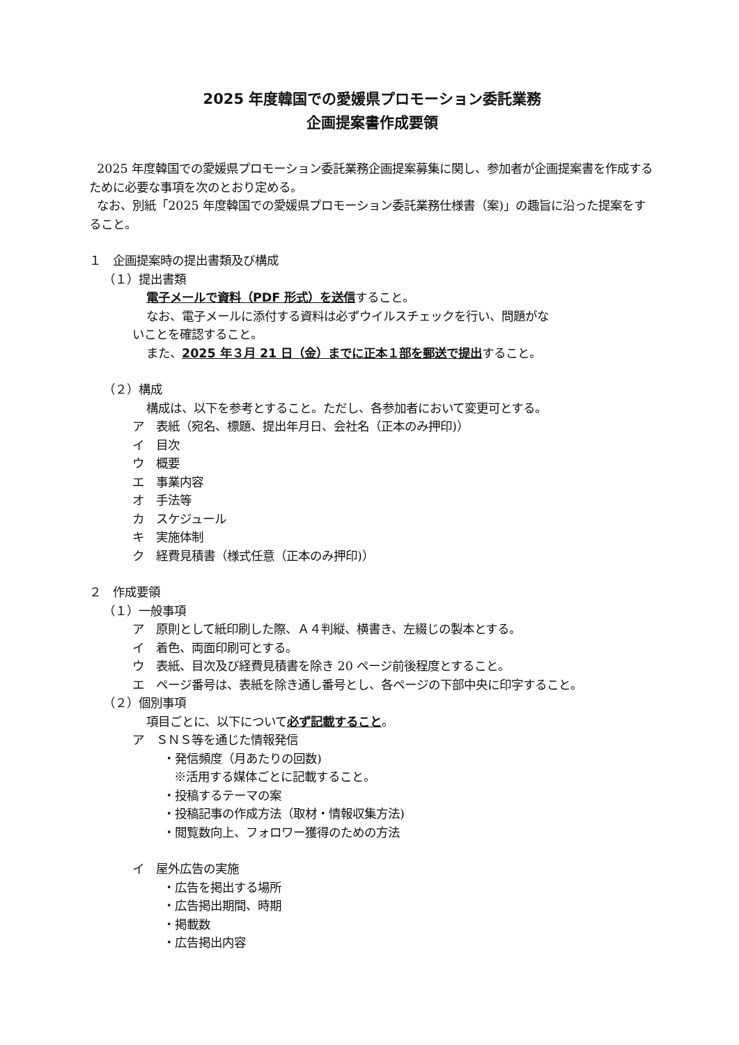2025 年度韓国での愛媛県プロモーション委託業務
企画提案書作成要領
2025 年度韓国での愛媛県プロモーション委託業務企画提案募集に関し、参加者が企画提案書を作成するために必要な事項を次のとおり定める。
なお、別紙「2025 年度韓国での愛媛県プロモーション委託業務仕様書（案)」の趣旨に沿った提案をすること。
１　企画提案時の提出書類及び構成
（１）提出書類
電子メールで資料（PDF 形式）を送信すること。
なお、電子メールに添付する資料は必ずウイルスチェックを行い、問題がな
いことを確認すること。
また、2025 年３月 21 日（金）までに正本１部を郵送で提出すること。
（２）構成
構成は、以下を参考とすること。ただし、各参加者において変更可とする。
ア　表紙（宛名、標題、提出年月日、会社名（正本のみ押印)）
イ　目次
ウ　概要
エ　事業内容
オ　手法等
カ　スケジュール
キ　実施体制
ク　経費見積書（様式任意（正本のみ押印)）
２　作成要領
（１）一般事項
ア　原則として紙印刷した際、Ａ４判縦、横書き、左綴じの製本とする。
イ　着色、両面印刷可とする。
ウ　表紙、目次及び経費見積書を除き 20 ページ前後程度とすること。
エ　ページ番号は、表紙を除き通し番号とし、各ページの下部中央に印字すること。
（２）個別事項
項目ごとに、以下について必ず記載すること。
ア　ＳＮＳ等を通じた情報発信
・発信頻度（月あたりの回数)
※活用する媒体ごとに記載すること。
・投稿するテーマの案
・投稿記事の作成方法（取材・情報収集方法)
・閲覧数向上、フォロワー獲得のための方法
イ　屋外広告の実施
・広告を掲出する場所
・広告掲出期間、時期
・掲載数
・広告掲出内容